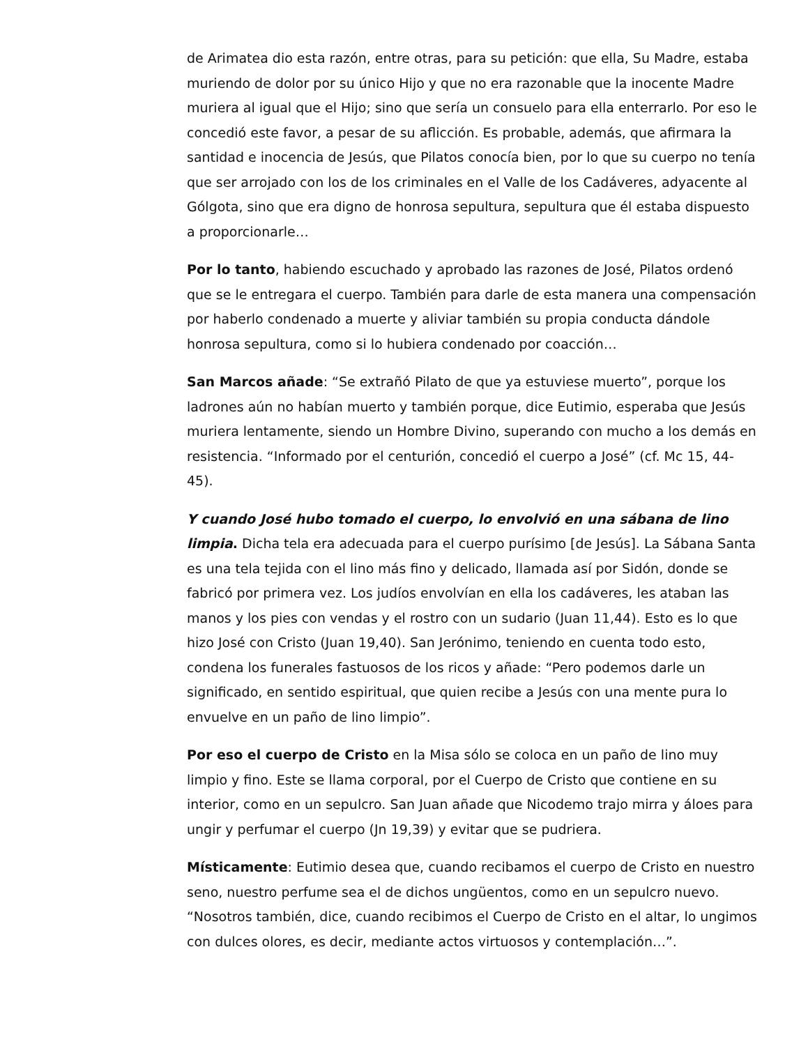de Arimatea dio esta razón, entre otras, para su petición: que ella, Su Madre, estaba muriendo de dolor por su único Hijo y que no era razonable que la inocente Madre muriera al igual que el Hijo; sino que sería un consuelo para ella enterrarlo. Por eso le concedió este favor, a pesar de su aflicción. Es probable, además, que afirmara la santidad e inocencia de Jesús, que Pilatos conocía bien, por lo que su cuerpo no tenía que ser arrojado con los de los criminales en el Valle de los Cadáveres, adyacente al Gólgota, sino que era digno de honrosa sepultura, sepultura que él estaba dispuesto a proporcionarle…
Por lo tanto, habiendo escuchado y aprobado las razones de José, Pilatos ordenó que se le entregara el cuerpo. También para darle de esta manera una compensación por haberlo condenado a muerte y aliviar también su propia conducta dándole honrosa sepultura, como si lo hubiera condenado por coacción…
San Marcos añade: “Se extrañó Pilato de que ya estuviese muerto”, porque los ladrones aún no habían muerto y también porque, dice Eutimio, esperaba que Jesús muriera lentamente, siendo un Hombre Divino, superando con mucho a los demás en resistencia. “Informado por el centurión, concedió el cuerpo a José” (cf. Mc 15, 44-45).
Y cuando José hubo tomado el cuerpo, lo envolvió en una sábana de lino limpia. Dicha tela era adecuada para el cuerpo purísimo [de Jesús]. La Sábana Santa es una tela tejida con el lino más fino y delicado, llamada así por Sidón, donde se fabricó por primera vez. Los judíos envolvían en ella los cadáveres, les ataban las manos y los pies con vendas y el rostro con un sudario (Juan 11,44). Esto es lo que hizo José con Cristo (Juan 19,40). San Jerónimo, teniendo en cuenta todo esto, condena los funerales fastuosos de los ricos y añade: “Pero podemos darle un significado, en sentido espiritual, que quien recibe a Jesús con una mente pura lo envuelve en un paño de lino limpio”.
Por eso el cuerpo de Cristo en la Misa sólo se coloca en un paño de lino muy limpio y fino. Este se llama corporal, por el Cuerpo de Cristo que contiene en su interior, como en un sepulcro. San Juan añade que Nicodemo trajo mirra y áloes para ungir y perfumar el cuerpo (Jn 19,39) y evitar que se pudriera.
Místicamente: Eutimio desea que, cuando recibamos el cuerpo de Cristo en nuestro seno, nuestro perfume sea el de dichos ungüentos, como en un sepulcro nuevo. “Nosotros también, dice, cuando recibimos el Cuerpo de Cristo en el altar, lo ungimos con dulces olores, es decir, mediante actos virtuosos y contemplación…”.